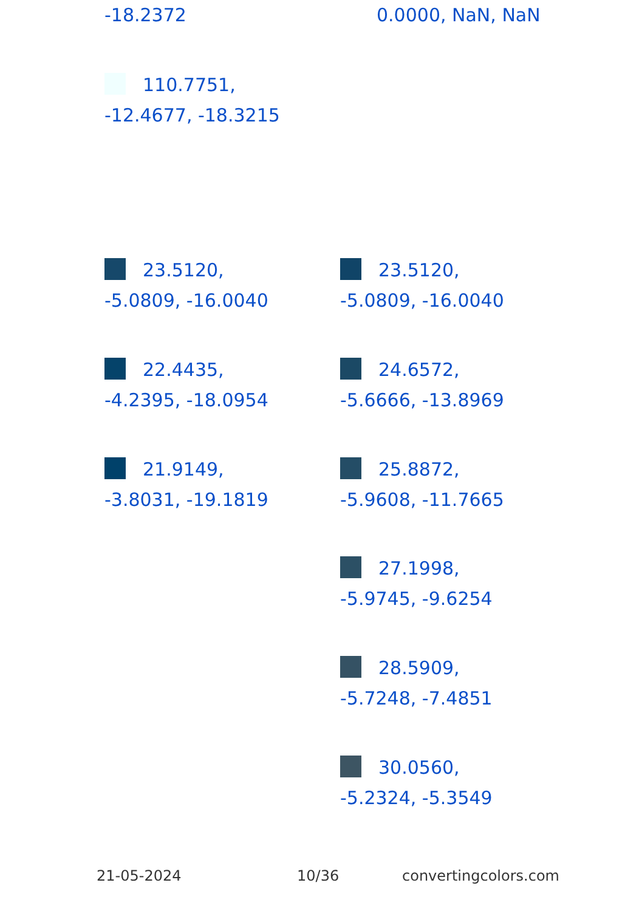-18.2372 0.0000, NaN, NaN
110.7751, -12.4677, -18.3215
23.5120, -5.0809, -16.0040
23.5120, -5.0809, -16.0040
22.4435, -4.2395, -18.0954
24.6572, -5.6666, -13.8969
21.9149, -3.8031, -19.1819
25.8872, -5.9608, -11.7665
27.1998, -5.9745, -9.6254
28.5909, -5.7248, -7.4851
30.0560, -5.2324, -5.3549
21-05-2024 10/36 convertingcolors.com